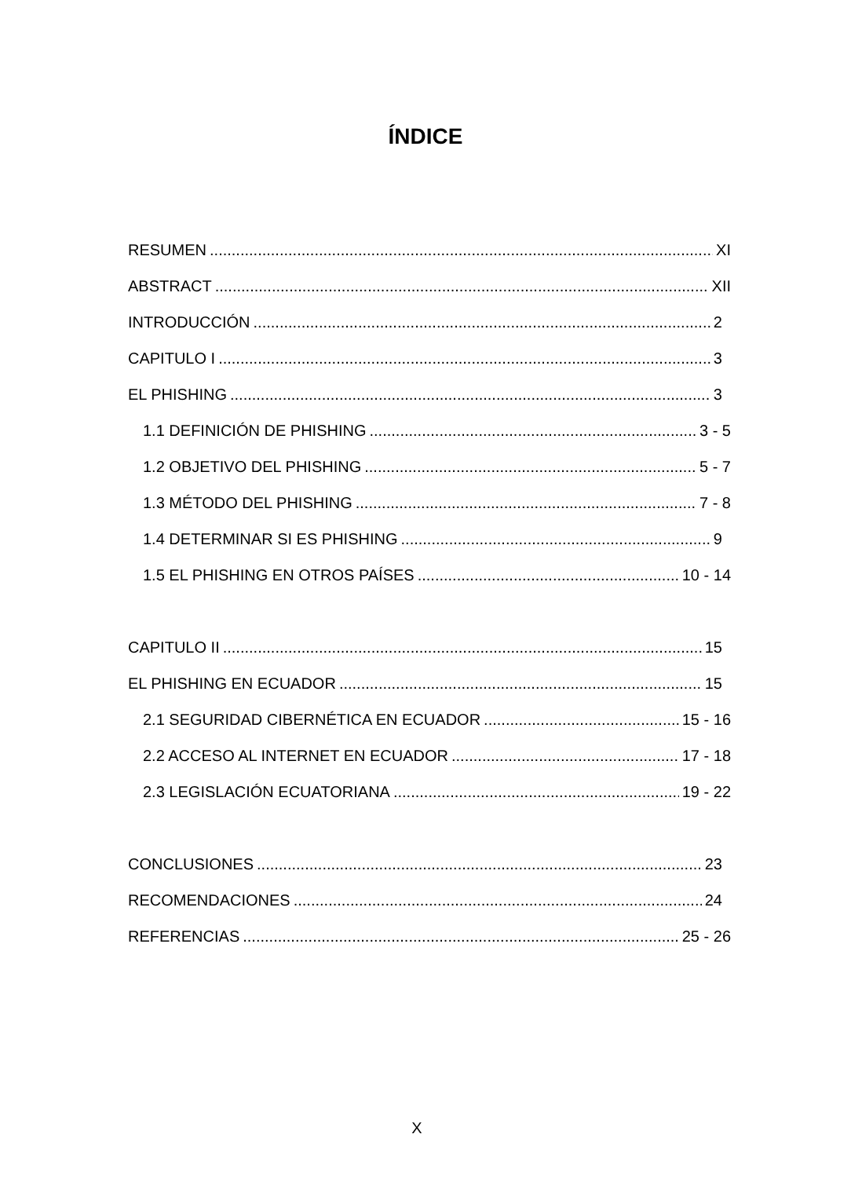ÍNDICE
RESUMEN XI
ABSTRACT XII
INTRODUCCIÓN 2
CAPITULO I 3
EL PHISHING 3
1.1 DEFINICIÓN DE PHISHING 3 - 5
1.2 OBJETIVO DEL PHISHING 5 - 7
1.3 MÉTODO DEL PHISHING 7 - 8
1.4 DETERMINAR SI ES PHISHING 9
1.5 EL PHISHING EN OTROS PAÍSES 10 - 14
CAPITULO II 15
EL PHISHING EN ECUADOR 15
2.1 SEGURIDAD CIBERNÉTICA EN ECUADOR 15 - 16
2.2 ACCESO AL INTERNET EN ECUADOR 17 - 18
2.3 LEGISLACIÓN ECUATORIANA 19 - 22
CONCLUSIONES 23
RECOMENDACIONES 24
REFERENCIAS 25 - 26
X